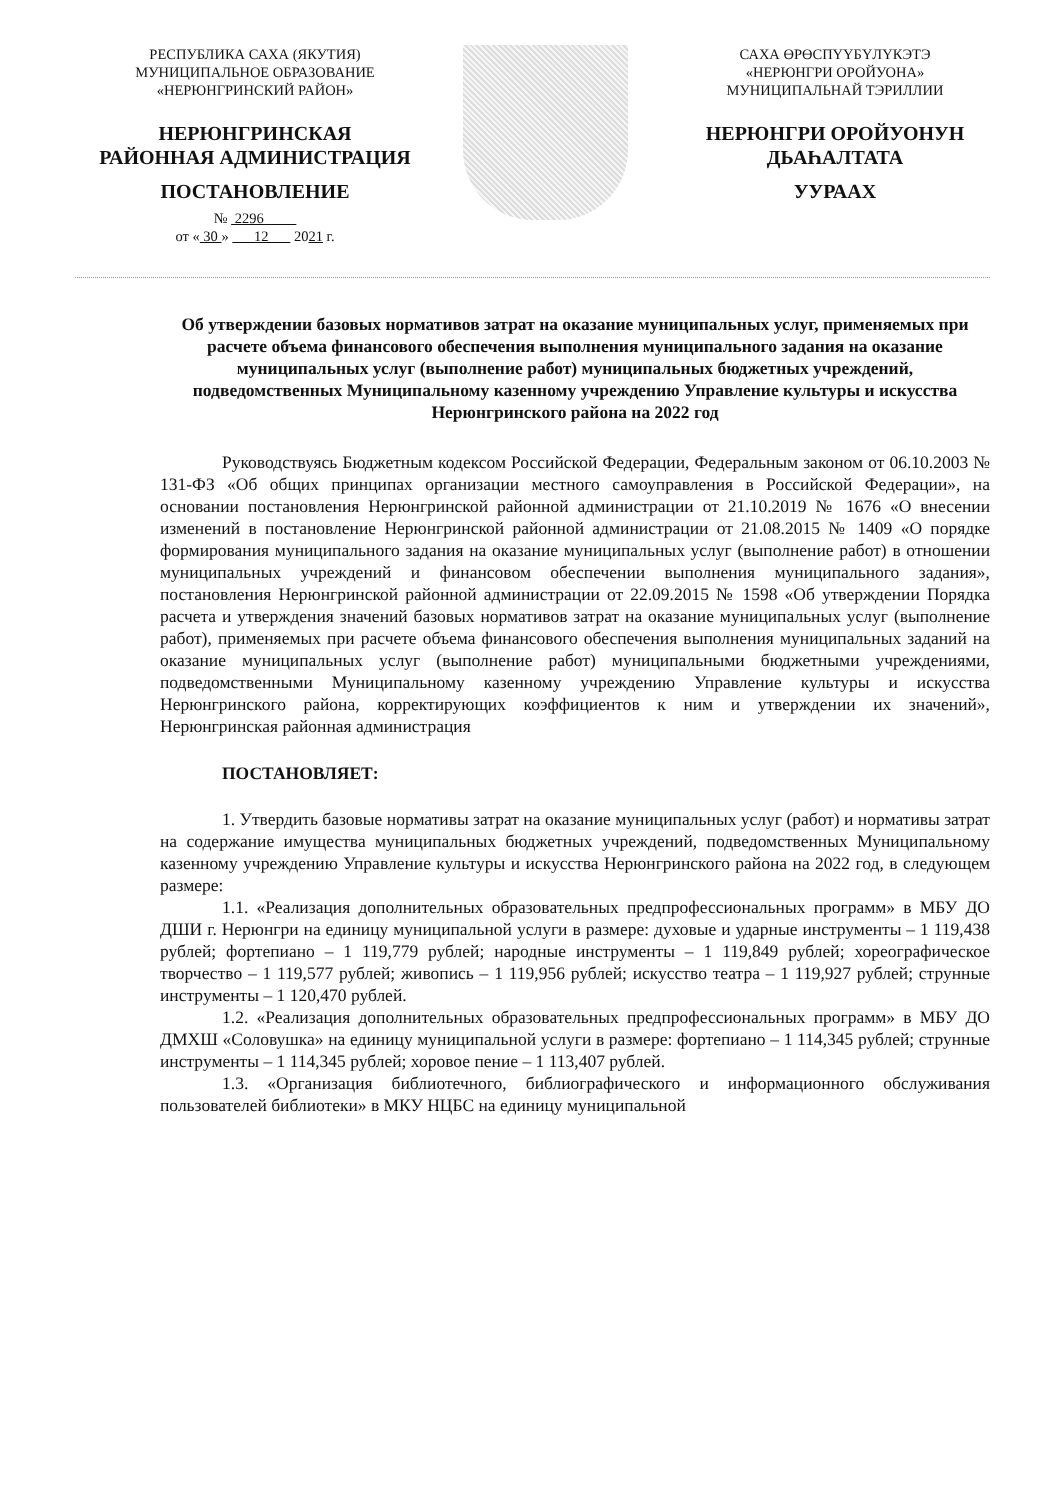РЕСПУБЛИКА САХА (ЯКУТИЯ)
МУНИЦИПАЛЬНОЕ ОБРАЗОВАНИЕ
«НЕРЮНГРИНСКИЙ РАЙОН»
НЕРЮНГРИНСКАЯ
РАЙОННАЯ АДМИНИСТРАЦИЯ
ПОСТАНОВЛЕНИЕ
№ 2296
от « 30 » 12 2021 г.
САХА ӨРӨСПҮҮБҮЛҮКЭТЭ
«НЕРЮНГРИ ОРОЙУОНА»
МУНИЦИПАЛЬНАЙ ТЭРИЛЛИИ
НЕРЮНГРИ ОРОЙУОНУН
ДЬАҺАЛТАТА
УУРААХ
Об утверждении базовых нормативов затрат на оказание муниципальных услуг, применяемых при расчете объема финансового обеспечения выполнения муниципального задания на оказание муниципальных услуг (выполнение работ) муниципальных бюджетных учреждений, подведомственных Муниципальному казенному учреждению Управление культуры и искусства Нерюнгринского района на 2022 год
Руководствуясь Бюджетным кодексом Российской Федерации, Федеральным законом от 06.10.2003 № 131-ФЗ «Об общих принципах организации местного самоуправления в Российской Федерации», на основании постановления Нерюнгринской районной администрации от 21.10.2019 № 1676 «О внесении изменений в постановление Нерюнгринской районной администрации от 21.08.2015 № 1409 «О порядке формирования муниципального задания на оказание муниципальных услуг (выполнение работ) в отношении муниципальных учреждений и финансовом обеспечении выполнения муниципального задания», постановления Нерюнгринской районной администрации от 22.09.2015 № 1598 «Об утверждении Порядка расчета и утверждения значений базовых нормативов затрат на оказание муниципальных услуг (выполнение работ), применяемых при расчете объема финансового обеспечения выполнения муниципальных заданий на оказание муниципальных услуг (выполнение работ) муниципальными бюджетными учреждениями, подведомственными Муниципальному казенному учреждению Управление культуры и искусства Нерюнгринского района, корректирующих коэффициентов к ним и утверждении их значений», Нерюнгринская районная администрация
ПОСТАНОВЛЯЕТ:
1. Утвердить базовые нормативы затрат на оказание муниципальных услуг (работ) и нормативы затрат на содержание имущества муниципальных бюджетных учреждений, подведомственных Муниципальному казенному учреждению Управление культуры и искусства Нерюнгринского района на 2022 год, в следующем размере:
1.1. «Реализация дополнительных образовательных предпрофессиональных программ» в МБУ ДО ДШИ г. Нерюнгри на единицу муниципальной услуги в размере: духовые и ударные инструменты – 1 119,438 рублей; фортепиано – 1 119,779 рублей; народные инструменты – 1 119,849 рублей; хореографическое творчество – 1 119,577 рублей; живопись – 1 119,956 рублей; искусство театра – 1 119,927 рублей; струнные инструменты – 1 120,470 рублей.
1.2. «Реализация дополнительных образовательных предпрофессиональных программ» в МБУ ДО ДМХШ «Соловушка» на единицу муниципальной услуги в размере: фортепиано – 1 114,345 рублей; струнные инструменты – 1 114,345 рублей; хоровое пение – 1 113,407 рублей.
1.3. «Организация библиотечного, библиографического и информационного обслуживания пользователей библиотеки» в МКУ НЦБС на единицу муниципальной